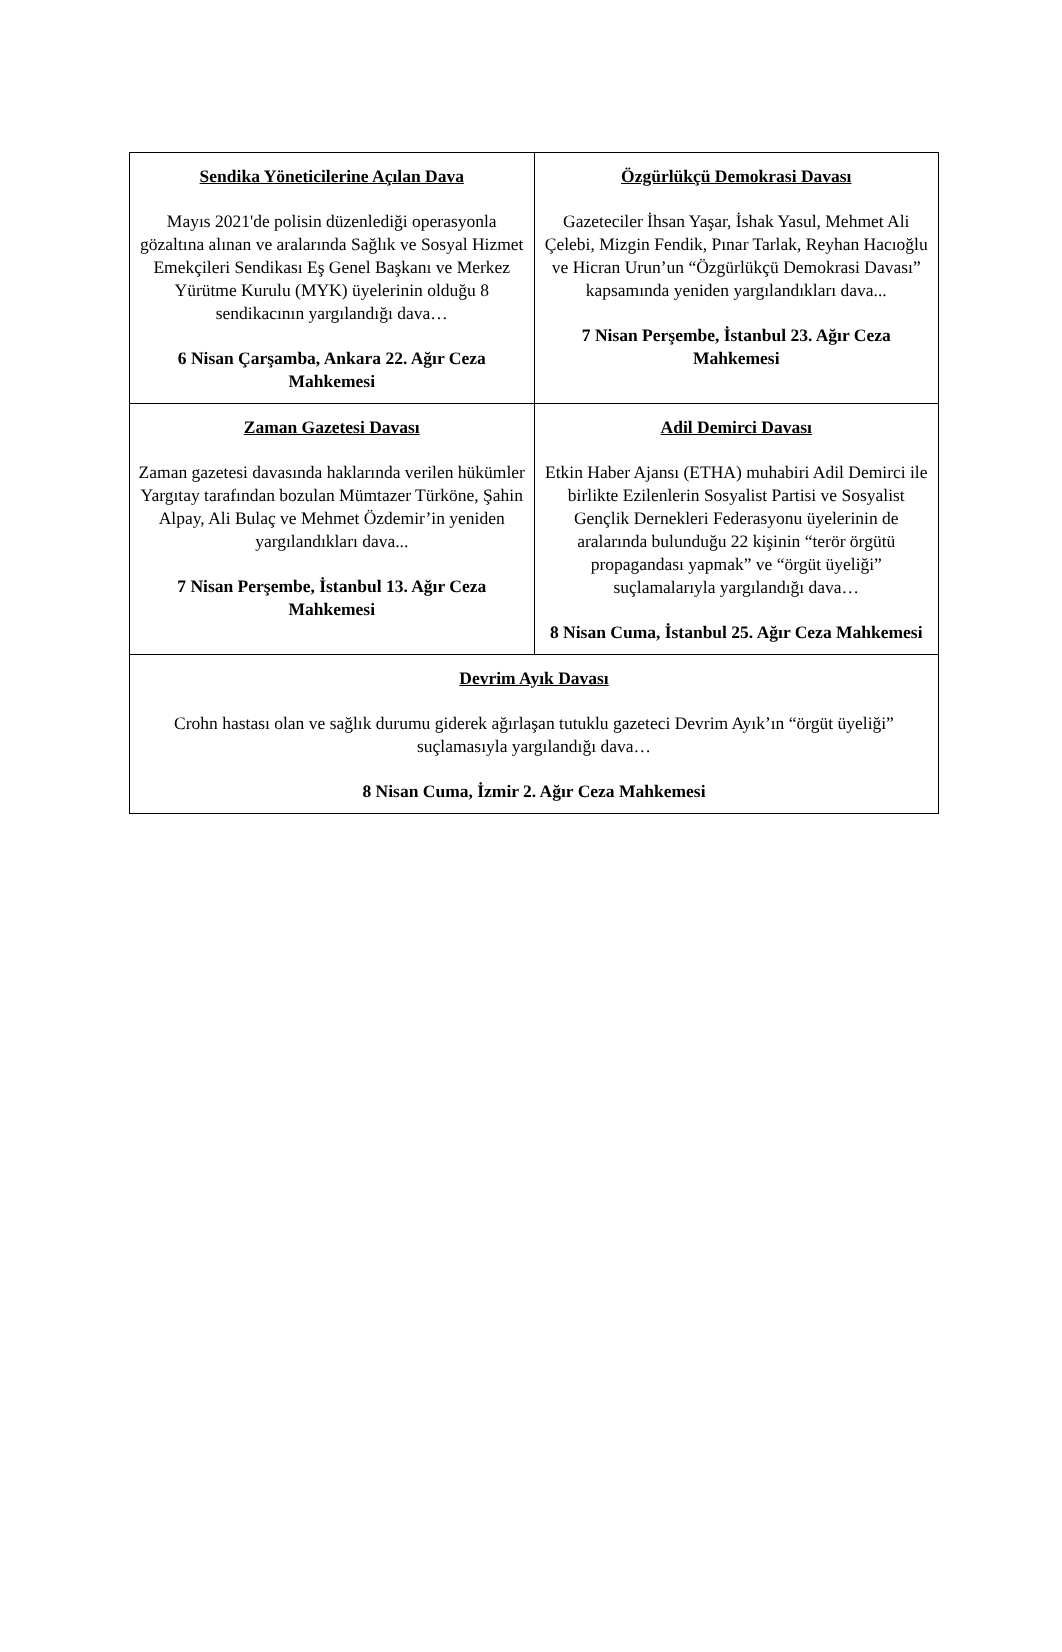| Sendika Yöneticilerine Açılan Dava Mayıs 2021'de polisin düzenlediği operasyonla gözaltına alınan ve aralarında Sağlık ve Sosyal Hizmet Emekçileri Sendikası Eş Genel Başkanı ve Merkez Yürütme Kurulu (MYK) üyelerinin olduğu 8 sendikacının yargılandığı dava… 6 Nisan Çarşamba, Ankara 22. Ağır Ceza Mahkemesi | Özgürlükçü Demokrasi Davası Gazeteciler İhsan Yaşar, İshak Yasul, Mehmet Ali Çelebi, Mizgin Fendik, Pınar Tarlak, Reyhan Hacıoğlu ve Hicran Urun’un “Özgürlükçü Demokrasi Davası” kapsamında yeniden yargılandıkları dava... 7 Nisan Perşembe, İstanbul 23. Ağır Ceza Mahkemesi |
| Zaman Gazetesi Davası Zaman gazetesi davasında haklarında verilen hükümler Yargıtay tarafından bozulan Mümtazer Türköne, Şahin Alpay, Ali Bulaç ve Mehmet Özdemir’in yeniden yargılandıkları dava... 7 Nisan Perşembe, İstanbul 13. Ağır Ceza Mahkemesi | Adil Demirci Davası Etkin Haber Ajansı (ETHA) muhabiri Adil Demirci ile birlikte Ezilenlerin Sosyalist Partisi ve Sosyalist Gençlik Dernekleri Federasyonu üyelerinin de aralarında bulunduğu 22 kişinin “terör örgütü propagandası yapmak” ve “örgüt üyeliği” suçlamalarıyla yargılandığı dava… 8 Nisan Cuma, İstanbul 25. Ağır Ceza Mahkemesi |
| Devrim Ayık Davası Crohn hastası olan ve sağlık durumu giderek ağırlaşan tutuklu gazeteci Devrim Ayık’ın “örgüt üyeliği” suçlamasıyla yargılandığı dava… 8 Nisan Cuma, İzmir 2. Ağır Ceza Mahkemesi | |